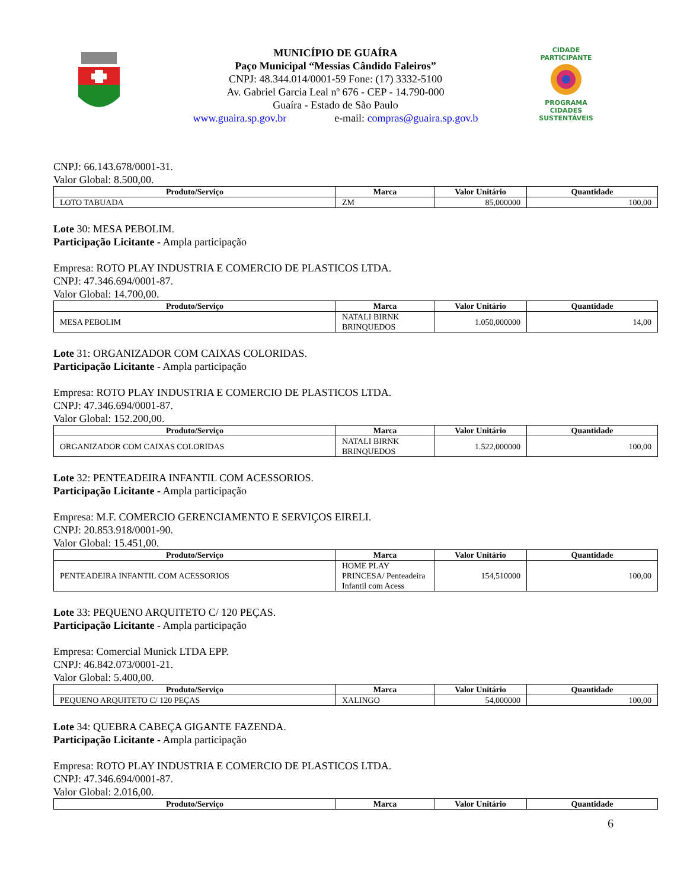MUNICÍPIO DE GUAÍRA
Paço Municipal “Messias Cândido Faleiros”
CNPJ: 48.344.014/0001-59 Fone: (17) 3332-5100
Av. Gabriel Garcia Leal nº 676 - CEP - 14.790-000
Guaíra - Estado de São Paulo
www.guaira.sp.gov.br e-mail: compras@guaira.sp.gov.b
CIDADE PARTICIPANTE
PROGRAMA
CIDADES
SUSTENTÁVEIS
CNPJ: 66.143.678/0001-31.
Valor Global: 8.500,00.
| Produto/Serviço | Marca | Valor Unitário | Quantidade |
| --- | --- | --- | --- |
| LOTO TABUADA | ZM | 85,000000 | 100,00 |
Lote 30: MESA PEBOLIM.
Participação Licitante - Ampla participação
Empresa: ROTO PLAY INDUSTRIA E COMERCIO DE PLASTICOS LTDA.
CNPJ: 47.346.694/0001-87.
Valor Global: 14.700,00.
| Produto/Serviço | Marca | Valor Unitário | Quantidade |
| --- | --- | --- | --- |
| MESA PEBOLIM | NATALI BIRNK BRINQUEDOS | 1.050,000000 | 14,00 |
Lote 31: ORGANIZADOR COM CAIXAS COLORIDAS.
Participação Licitante - Ampla participação
Empresa: ROTO PLAY INDUSTRIA E COMERCIO DE PLASTICOS LTDA.
CNPJ: 47.346.694/0001-87.
Valor Global: 152.200,00.
| Produto/Serviço | Marca | Valor Unitário | Quantidade |
| --- | --- | --- | --- |
| ORGANIZADOR COM CAIXAS COLORIDAS | NATALI BIRNK BRINQUEDOS | 1.522,000000 | 100,00 |
Lote 32: PENTEADEIRA INFANTIL COM ACESSORIOS.
Participação Licitante - Ampla participação
Empresa: M.F. COMERCIO GERENCIAMENTO E SERVIÇOS EIRELI.
CNPJ: 20.853.918/0001-90.
Valor Global: 15.451,00.
| Produto/Serviço | Marca | Valor Unitário | Quantidade |
| --- | --- | --- | --- |
| PENTEADEIRA INFANTIL COM ACESSORIOS | HOME PLAY PRINCESA/ Penteadeira Infantil com Acess | 154,510000 | 100,00 |
Lote 33: PEQUENO ARQUITETO C/ 120 PEÇAS.
Participação Licitante - Ampla participação
Empresa: Comercial Munick LTDA EPP.
CNPJ: 46.842.073/0001-21.
Valor Global: 5.400,00.
| Produto/Serviço | Marca | Valor Unitário | Quantidade |
| --- | --- | --- | --- |
| PEQUENO ARQUITETO C/ 120 PEÇAS | XALINGO | 54,000000 | 100,00 |
Lote 34: QUEBRA CABEÇA GIGANTE FAZENDA.
Participação Licitante - Ampla participação
Empresa: ROTO PLAY INDUSTRIA E COMERCIO DE PLASTICOS LTDA.
CNPJ: 47.346.694/0001-87.
Valor Global: 2.016,00.
| Produto/Serviço | Marca | Valor Unitário | Quantidade |
| --- | --- | --- | --- |
6